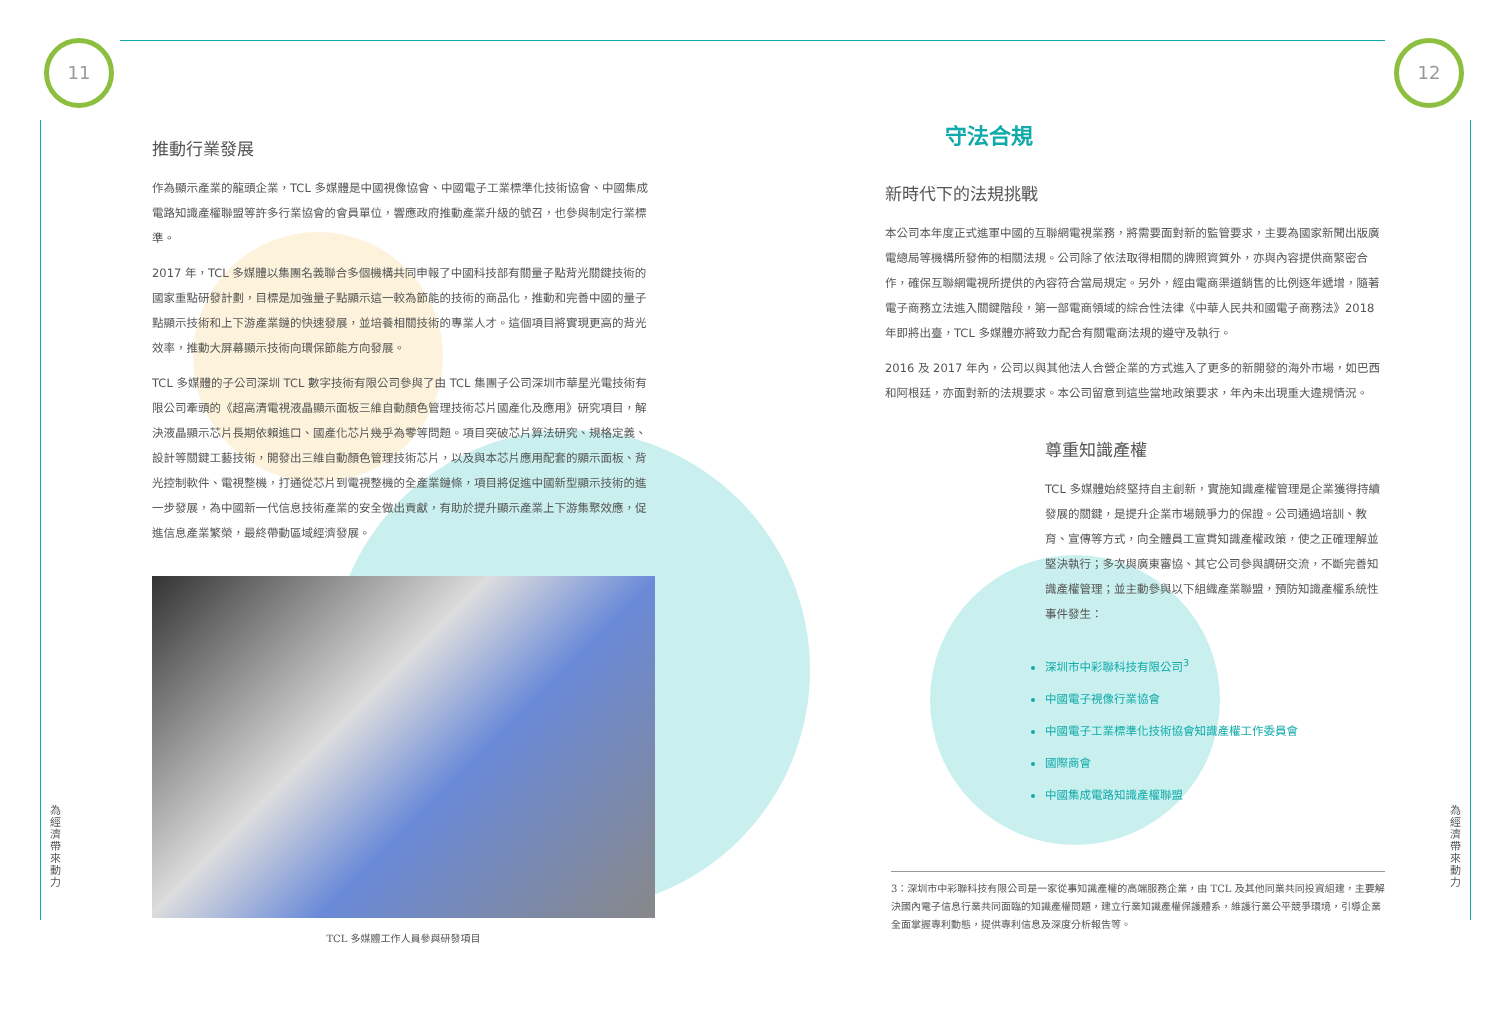11 12
推動行業發展
作為顯示產業的龍頭企業，TCL 多媒體是中國視像協會、中國電子工業標準化技術協會、中國集成電路知識產權聯盟等許多行業協會的會員單位，響應政府推動產業升級的號召，也參與制定行業標準。
2017 年，TCL 多媒體以集團名義聯合多個機構共同申報了中國科技部有關量子點背光關鍵技術的國家重點研發計劃，目標是加強量子點顯示這一較為節能的技術的商品化，推動和完善中國的量子點顯示技術和上下游產業鏈的快速發展，並培養相關技術的專業人才。這個項目將實現更高的背光效率，推動大屏幕顯示技術向環保節能方向發展。
TCL 多媒體的子公司深圳 TCL 數字技術有限公司參與了由 TCL 集團子公司深圳市華星光電技術有限公司牽頭的《超高清電視液晶顯示面板三維自動顏色管理技術芯片國產化及應用》研究項目，解決液晶顯示芯片長期依賴進口、國產化芯片幾乎為零等問題。項目突破芯片算法研究、規格定義、設計等關鍵工藝技術，開發出三維自動顏色管理技術芯片，以及與本芯片應用配套的顯示面板、背光控制軟件、電視整機，打通從芯片到電視整機的全產業鏈條，項目將促進中國新型顯示技術的進一步發展，為中國新一代信息技術產業的安全做出貢獻，有助於提升顯示產業上下游集聚效應，促進信息產業繁榮，最終帶動區域經濟發展。
TCL 多媒體工作人員參與研發項目
守法合規
新時代下的法規挑戰
本公司本年度正式進軍中國的互聯網電視業務，將需要面對新的監管要求，主要為國家新聞出版廣電總局等機構所發佈的相關法規。公司除了依法取得相關的牌照資質外，亦與內容提供商緊密合作，確保互聯網電視所提供的內容符合當局規定。另外，經由電商渠道銷售的比例逐年遞增，隨著電子商務立法進入關鍵階段，第一部電商領域的綜合性法律《中華人民共和國電子商務法》2018 年即將出臺，TCL 多媒體亦將致力配合有關電商法規的遵守及執行。
2016 及 2017 年內，公司以與其他法人合營企業的方式進入了更多的新開發的海外市場，如巴西和阿根廷，亦面對新的法規要求。本公司留意到這些當地政策要求，年內未出現重大違規情況。
尊重知識產權
TCL 多媒體始終堅持自主創新，實施知識產權管理是企業獲得持續發展的關鍵，是提升企業市場競爭力的保證。公司通過培訓、教育、宣傳等方式，向全體員工宣貫知識產權政策，使之正確理解並堅決執行；多次與廣東審協、其它公司參與調研交流，不斷完善知識產權管理；並主動參與以下組織產業聯盟，預防知識產權系統性事件發生：
深圳市中彩聯科技有限公司<sup>3</sup>
中國電子視像行業協會
中國電子工業標準化技術協會知識產權工作委員會
國際商會
中國集成電路知識產權聯盟
3：深圳市中彩聯科技有限公司是一家從事知識產權的高端服務企業，由 TCL 及其他同業共同投資組建，主要解決國內電子信息行業共同面臨的知識產權問題，建立行業知識產權保護體系，維護行業公平競爭環境，引導企業全面掌握專利動態，提供專利信息及深度分析報告等。
為經濟帶來動力
為經濟帶來動力